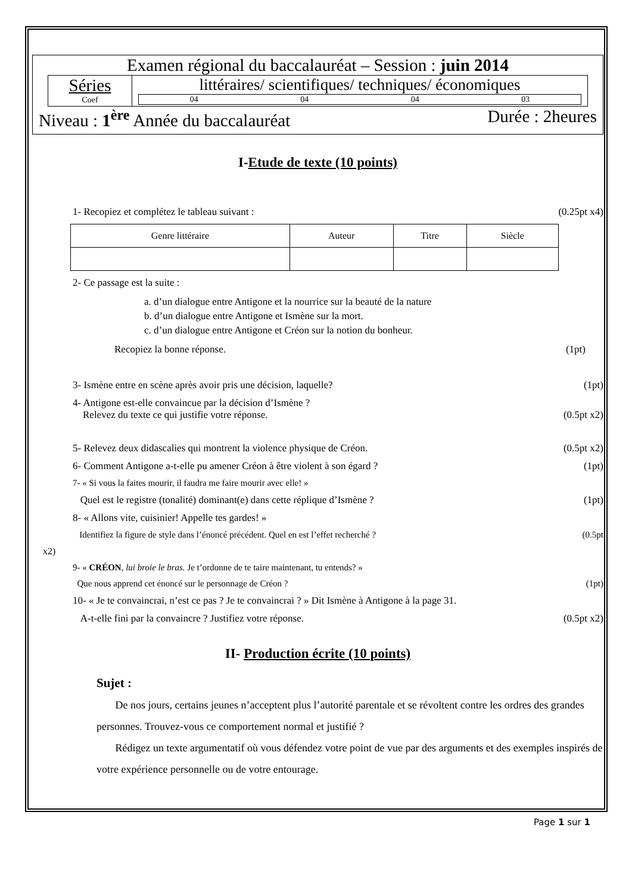Examen régional du baccalauréat – Session : juin 2014
Séries
Coef
littéraires/ scientifiques/ techniques/ économiques
04 04 04 03
Niveau : 1<sup>ère</sup> Année du baccalauréat Durée : 2heures
I-Etude de texte (10 points)
1- Recopiez et complétez le tableau suivant : (0.25pt x4)
| Genre littéraire | Auteur | Titre | Siècle |
2- Ce passage est la suite :
a. d’un dialogue entre Antigone et la nourrice sur la beauté de la nature
b. d’un dialogue entre Antigone et Ismène sur la mort.
c. d’un dialogue entre Antigone et Créon sur la notion du bonheur.
Recopiez la bonne réponse. (1pt)
3- Ismène entre en scène après avoir pris une décision, laquelle? (1pt)
4- Antigone est-elle convaincue par la décision d’Ismène ?
Relevez du texte ce qui justifie votre réponse.
(0.5pt x2)
5- Relevez deux didascalies qui montrent la violence physique de Créon. (0.5pt x2)
6- Comment Antigone a-t-elle pu amener Créon à être violent à son égard ? (1pt)
7- « Si vous la faites mourir, il faudra me faire mourir avec elle! »
Quel est le registre (tonalité) dominant(e) dans cette réplique d’Ismène ? (1pt)
8- « Allons vite, cuisinier! Appelle tes gardes! »
Identifiez la figure de style dans l’énoncé précédent. Quel en est l’effet recherché ? (0.5pt
x2)
9- « CRÉON, lui broie le bras. Je t’ordonne de te taire maintenant, tu entends? »
Que nous apprend cet énoncé sur le personnage de Créon ? (1pt)
10- « Je te convaincrai, n’est ce pas ? Je te convaincrai ? » Dit Ismène à Antigone à la page 31.
A-t-elle fini par la convaincre ? Justifiez votre réponse. (0.5pt x2)
II- Production écrite (10 points)
Sujet :
De nos jours, certains jeunes n’acceptent plus l’autorité parentale et se révoltent contre les ordres des grandes personnes. Trouvez-vous ce comportement normal et justifié ?
Rédigez un texte argumentatif où vous défendez votre point de vue par des arguments et des exemples inspirés de votre expérience personnelle ou de votre entourage.
Page 1 sur 1